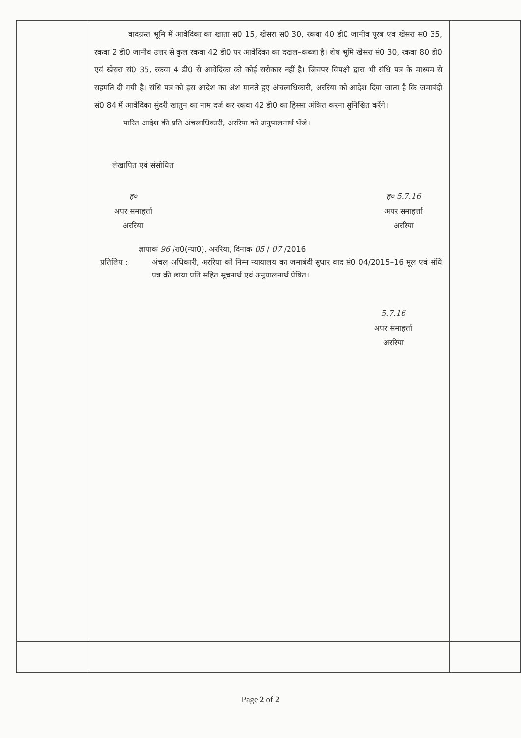| | वादग्रस्त भूमि में आवेदिका का खाता सं0 15, खेसरा सं0 30, रकवा 40 डी0 जानीव पूरब एवं खेसरा सं0 35, रकवा 2 डी0 जानीव उत्तर से कुल रकवा 42 डी0 पर आवेदिका का दखल–कब्जा है। शेष भूमि खेसरा सं0 30, रकवा 80 डी0 एवं खेसरा सं0 35, रकवा 4 डी0 से आवेदिका को कोई सरोकार नहीं है। जिसपर विपक्षी द्वारा भी संधि पत्र के माध्यम से सहमति दी गयी है। संधि पत्र को इस आदेश का अंश मानते हुए अंचलाधिकारी, अररिया को आदेश दिया जाता है कि जमाबंदी सं0 84 में आवेदिका सुंदरी खातुन का नाम दर्ज कर रकवा 42 डी0 का हिस्सा अंकित करना सुनिश्चित करेंगे। पारित आदेश की प्रति अंचलाधिकारी, अररिया को अनुपालनार्थ भेंजे। लेखापित एवं संसोधित ह० अपर समाहर्त्ता अररिया ह० 5.7.16 अपर समाहर्त्ता अररिया ज्ञापांक 96 /रा0(न्या0), अररिया, दिनांक 05 / 07 /2016 प्रतिलिप : अंचल अधिकारी, अररिया को निम्न न्यायालय का जमाबंदी सुधार वाद सं0 04/2015–16 मूल एवं संधि पत्र की छाया प्रति सहित सूचनार्थ एवं अनुपालनार्थ प्रेषित। 5.7.16 अपर समाहर्त्ता अररिया | |
Page 2 of 2